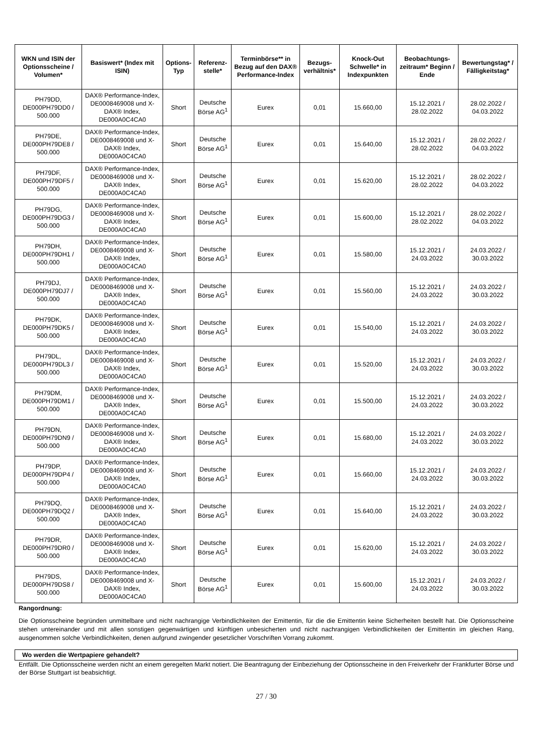| WKN und ISIN der Optionsscheine / Volumen* | Basiswert* (Index mit ISIN) | Options-Typ | Referenz-stelle* | Terminbörse** in Bezug auf den DAX® Performance-Index | Bezugs-verhältnis* | Knock-Out Schwelle* in Indexpunkten | Beobachtungs-zeitraum* Beginn / Ende | Bewertungstag* / Fälligkeitstag* |
| --- | --- | --- | --- | --- | --- | --- | --- | --- |
| PH79DD, DE000PH79DD0 / 500.000 | DAX® Performance-Index, DE0008469008 und X-DAX® Index, DE000A0C4CA0 | Short | Deutsche Börse AG<sup>1</sup> | Eurex | 0,01 | 15.660,00 | 15.12.2021 / 28.02.2022 | 28.02.2022 / 04.03.2022 |
| PH79DE, DE000PH79DE8 / 500.000 | DAX® Performance-Index, DE0008469008 und X-DAX® Index, DE000A0C4CA0 | Short | Deutsche Börse AG<sup>1</sup> | Eurex | 0,01 | 15.640,00 | 15.12.2021 / 28.02.2022 | 28.02.2022 / 04.03.2022 |
| PH79DF, DE000PH79DF5 / 500.000 | DAX® Performance-Index, DE0008469008 und X-DAX® Index, DE000A0C4CA0 | Short | Deutsche Börse AG<sup>1</sup> | Eurex | 0,01 | 15.620,00 | 15.12.2021 / 28.02.2022 | 28.02.2022 / 04.03.2022 |
| PH79DG, DE000PH79DG3 / 500.000 | DAX® Performance-Index, DE0008469008 und X-DAX® Index, DE000A0C4CA0 | Short | Deutsche Börse AG<sup>1</sup> | Eurex | 0,01 | 15.600,00 | 15.12.2021 / 28.02.2022 | 28.02.2022 / 04.03.2022 |
| PH79DH, DE000PH79DH1 / 500.000 | DAX® Performance-Index, DE0008469008 und X-DAX® Index, DE000A0C4CA0 | Short | Deutsche Börse AG<sup>1</sup> | Eurex | 0,01 | 15.580,00 | 15.12.2021 / 24.03.2022 | 24.03.2022 / 30.03.2022 |
| PH79DJ, DE000PH79DJ7 / 500.000 | DAX® Performance-Index, DE0008469008 und X-DAX® Index, DE000A0C4CA0 | Short | Deutsche Börse AG<sup>1</sup> | Eurex | 0,01 | 15.560,00 | 15.12.2021 / 24.03.2022 | 24.03.2022 / 30.03.2022 |
| PH79DK, DE000PH79DK5 / 500.000 | DAX® Performance-Index, DE0008469008 und X-DAX® Index, DE000A0C4CA0 | Short | Deutsche Börse AG<sup>1</sup> | Eurex | 0,01 | 15.540,00 | 15.12.2021 / 24.03.2022 | 24.03.2022 / 30.03.2022 |
| PH79DL, DE000PH79DL3 / 500.000 | DAX® Performance-Index, DE0008469008 und X-DAX® Index, DE000A0C4CA0 | Short | Deutsche Börse AG<sup>1</sup> | Eurex | 0,01 | 15.520,00 | 15.12.2021 / 24.03.2022 | 24.03.2022 / 30.03.2022 |
| PH79DM, DE000PH79DM1 / 500.000 | DAX® Performance-Index, DE0008469008 und X-DAX® Index, DE000A0C4CA0 | Short | Deutsche Börse AG<sup>1</sup> | Eurex | 0,01 | 15.500,00 | 15.12.2021 / 24.03.2022 | 24.03.2022 / 30.03.2022 |
| PH79DN, DE000PH79DN9 / 500.000 | DAX® Performance-Index, DE0008469008 und X-DAX® Index, DE000A0C4CA0 | Short | Deutsche Börse AG<sup>1</sup> | Eurex | 0,01 | 15.680,00 | 15.12.2021 / 24.03.2022 | 24.03.2022 / 30.03.2022 |
| PH79DP, DE000PH79DP4 / 500.000 | DAX® Performance-Index, DE0008469008 und X-DAX® Index, DE000A0C4CA0 | Short | Deutsche Börse AG<sup>1</sup> | Eurex | 0,01 | 15.660,00 | 15.12.2021 / 24.03.2022 | 24.03.2022 / 30.03.2022 |
| PH79DQ, DE000PH79DQ2 / 500.000 | DAX® Performance-Index, DE0008469008 und X-DAX® Index, DE000A0C4CA0 | Short | Deutsche Börse AG<sup>1</sup> | Eurex | 0,01 | 15.640,00 | 15.12.2021 / 24.03.2022 | 24.03.2022 / 30.03.2022 |
| PH79DR, DE000PH79DR0 / 500.000 | DAX® Performance-Index, DE0008469008 und X-DAX® Index, DE000A0C4CA0 | Short | Deutsche Börse AG<sup>1</sup> | Eurex | 0,01 | 15.620,00 | 15.12.2021 / 24.03.2022 | 24.03.2022 / 30.03.2022 |
| PH79DS, DE000PH79DS8 / 500.000 | DAX® Performance-Index, DE0008469008 und X-DAX® Index, DE000A0C4CA0 | Short | Deutsche Börse AG<sup>1</sup> | Eurex | 0,01 | 15.600,00 | 15.12.2021 / 24.03.2022 | 24.03.2022 / 30.03.2022 |
Rangordnung:
Die Optionsscheine begründen unmittelbare und nicht nachrangige Verbindlichkeiten der Emittentin, für die die Emittentin keine Sicherheiten bestellt hat. Die Optionsscheine stehen untereinander und mit allen sonstigen gegenwärtigen und künftigen unbesicherten und nicht nachrangigen Verbindlichkeiten der Emittentin im gleichen Rang, ausgenommen solche Verbindlichkeiten, denen aufgrund zwingender gesetzlicher Vorschriften Vorrang zukommt.
Wo werden die Wertpapiere gehandelt?
Entfällt. Die Optionsscheine werden nicht an einem geregelten Markt notiert. Die Beantragung der Einbeziehung der Optionsscheine in den Freiverkehr der Frankfurter Börse und der Börse Stuttgart ist beabsichtigt.
27 / 30